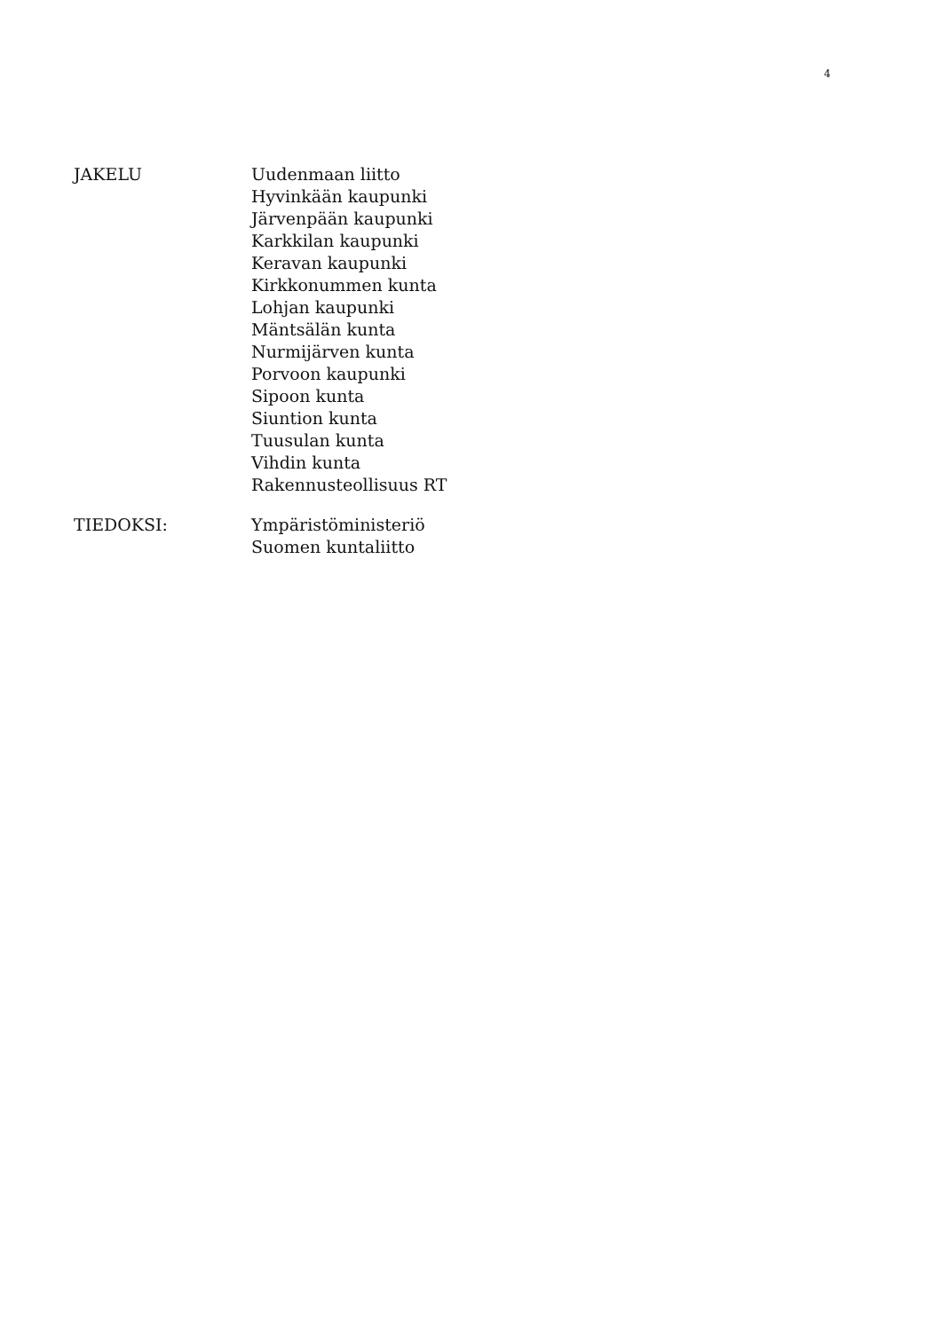4
JAKELU Uudenmaan liitto
Hyvinkään kaupunki
Järvenpään kaupunki
Karkkilan kaupunki
Keravan kaupunki
Kirkkonummen kunta
Lohjan kaupunki
Mäntsälän kunta
Nurmijärven kunta
Porvoon kaupunki
Sipoon kunta
Siuntion kunta
Tuusulan kunta
Vihdin kunta
Rakennusteollisuus RT
TIEDOKSI: Ympäristöministeriö
Suomen kuntaliitto